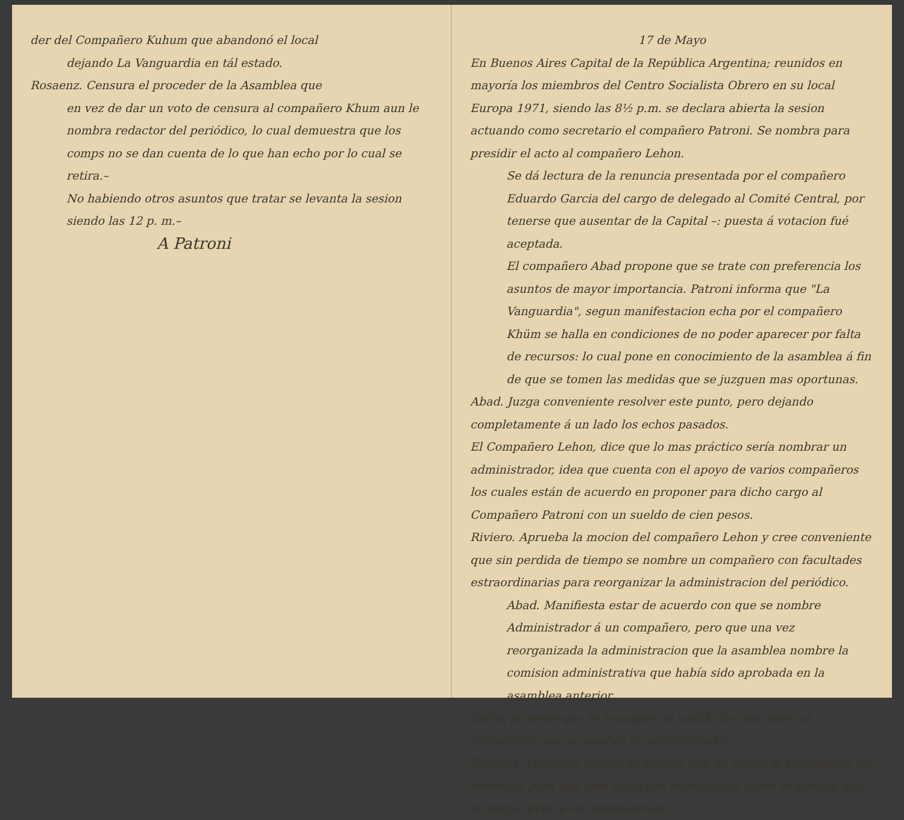der del Compañero Kuhum que abandonó el local
dejando La Vanguardia en tál estado.
Rosaenz. Censura el proceder de la Asamblea que
en vez de dar un voto de censura al compañero Khum aun le nombra redactor del periódico, lo cual demuestra que los comps no se dan cuenta de lo que han echo por lo cual se retira.–
No habiendo otros asuntos que tratar se levanta la sesion siendo las 12 p. m.–
A Patroni
17 de Mayo
En Buenos Aires Capital de la República Argentina; reunidos en mayoría los miembros del Centro Socialista Obrero en su local Europa 1971, siendo las 8½ p.m. se declara abierta la sesion actuando como secretario el compañero Patroni. Se nombra para presidir el acto al compañero Lehon.
Se dá lectura de la renuncia presentada por el compañero Eduardo Garcia del cargo de delegado al Comité Central, por tenerse que ausentar de la Capital –: puesta á votacion fué aceptada.
El compañero Abad propone que se trate con preferencia los asuntos de mayor importancia. Patroni informa que "La Vanguardia", segun manifestacion echa por el compañero Khüm se halla en condiciones de no poder aparecer por falta de recursos: lo cual pone en conocimiento de la asamblea á fin de que se tomen las medidas que se juzguen mas oportunas.
Abad. Juzga conveniente resolver este punto, pero dejando completamente á un lado los echos pasados.
El Compañero Lehon, dice que lo mas práctico sería nombrar un administrador, idea que cuenta con el apoyo de varios compañeros los cuales están de acuerdo en proponer para dicho cargo al Compañero Patroni con un sueldo de cien pesos.
Riviero. Aprueba la mocion del compañero Lehon y cree conveniente que sin perdida de tiempo se nombre un compañero con facultades estraordinarias para reorganizar la administracion del periódico.
Abad. Manifiesta estar de acuerdo con que se nombre Administrador á un compañero, pero que una vez reorganizada la administracion que la asamblea nombre la comision administrativa que había sido aprobada en la asamblea anterior.
Lehon propone que se le asigne un sueldo de cien pesos al compañero que se nombre de administrador.
Roqueta: Pregunta ¿Como es posible que no dando la suscripcion del periódico para que este salga con regularidad, como es posible que se pague $100 á un administrador.